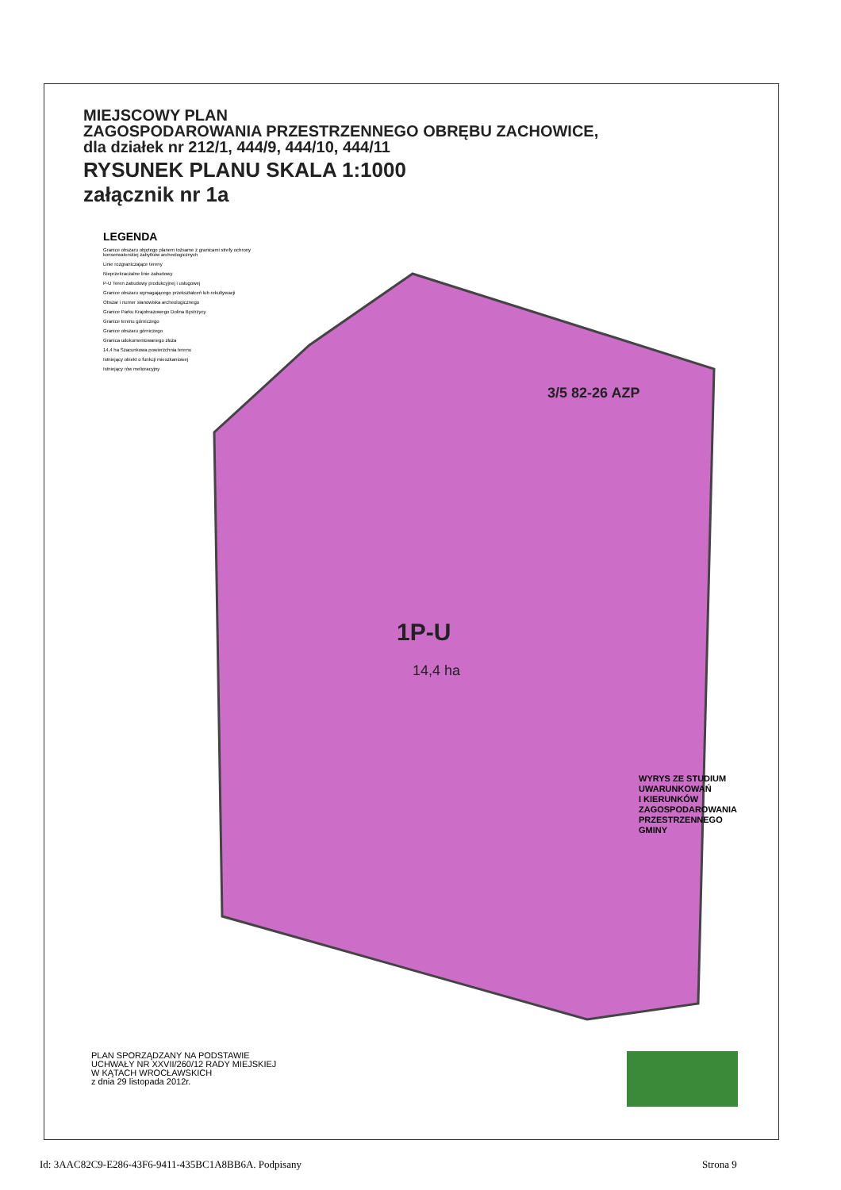MIEJSCOWY PLAN
ZAGOSPODAROWANIA PRZESTRZENNEGO OBRĘBU ZACHOWICE,
dla działek nr 212/1, 444/9, 444/10, 444/11
RYSUNEK PLANU SKALA 1:1000
załącznik nr 1a
LEGENDA
Granice obszaru objętego planem tożsame z granicami strefy ochrony konserwatorskiej zabytków archeologicznych
Linie rozgraniczające tereny
Nieprzekraczalne linie zabudowy
P-U Teren zabudowy produkcyjnej i usługowej
Granice obszaru wymagającego przekształceń lub rekultywacji
Obszar i numer stanowiska archeologicznego
Granice Parku Krajobrazowego Dolina Bystrzycy
Granice terenu górniczego
Granice obszaru górniczego
Granica udokumentowanego złoża
14,4 ha Szacunkowa powierzchnia terenu
Istniejący obiekt o funkcji mieszkaniowej
Istniejący rów melioracyjny
3/5 82-26 AZP
1P-U
14,4 ha
WYRYS ZE STUDIUM
UWARUNKOWAŃ
I KIERUNKÓW
ZAGOSPODAROWANIA
PRZESTRZENNEGO
GMINY
PLAN SPORZĄDZANY NA PODSTAWIE
UCHWAŁY NR XXVII/260/12 RADY MIEJSKIEJ
W KĄTACH WROCŁAWSKICH
z dnia 29 listopada 2012r.
Id: 3AAC82C9-E286-43F6-9411-435BC1A8BB6A. Podpisany
Strona 9